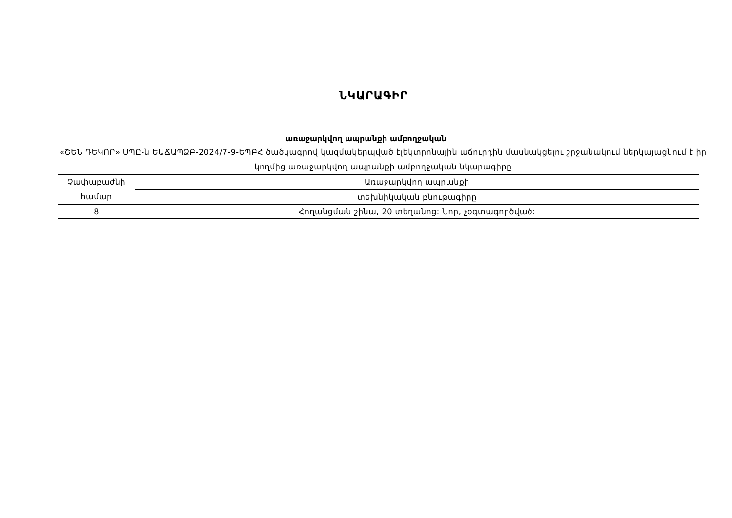ՆԿԱՐԱԳԻՐ
առաջարկվող ապրանքի ամբողջական
«ՇԵՆ ԴԵԿՈՐ» ՍՊԸ-ն ԵԱՃԱՊՁԲ-2024/7-9-ԵՊԲՀ ծածկագրով կազմակերպված էլեկտրոնային աճուրդին մասնակցելու շրջանակում ներկայացնում է իր կողմից առաջարկվող ապրանքի ամբողջական նկարագիրը
| Չափաբաժնի համար | Առաջարկվող ապրանքի |
| | տեխնիկական բնութագիրը |
| 8 | Հողանցման շինա, 20 տեղանոց: Նոր, չօգտագործված: |